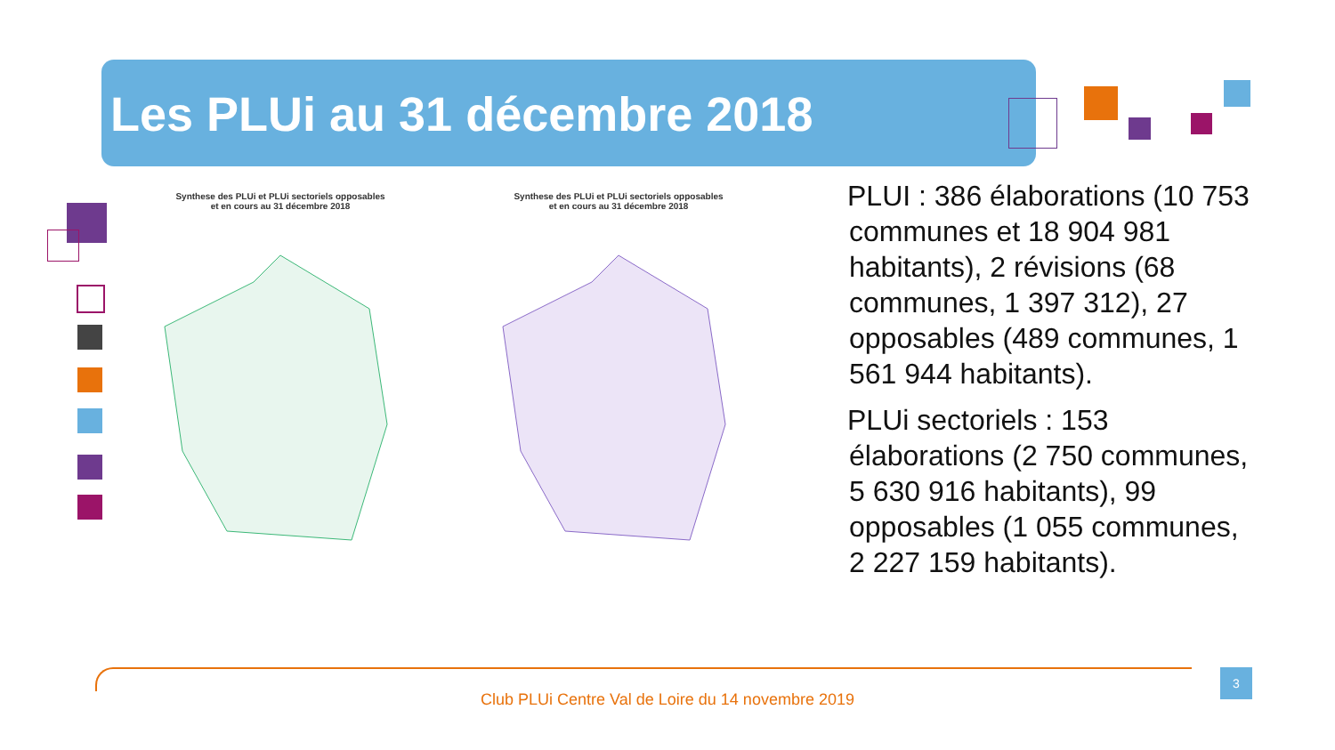Les PLUi au 31 décembre 2018
Synthese des PLUi et PLUi sectoriels opposables
et en cours au 31 décembre 2018
Synthese des PLUi et PLUi sectoriels opposables
et en cours au 31 décembre 2018
PLUI : 386 élaborations (10 753 communes et 18 904 981 habitants), 2 révisions (68 communes, 1 397 312), 27 opposables (489 communes, 1 561 944 habitants).
PLUi sectoriels : 153 élaborations (2 750 communes, 5 630 916 habitants), 99 opposables (1 055 communes, 2 227 159 habitants).
3
Club PLUi Centre Val de Loire du 14 novembre 2019